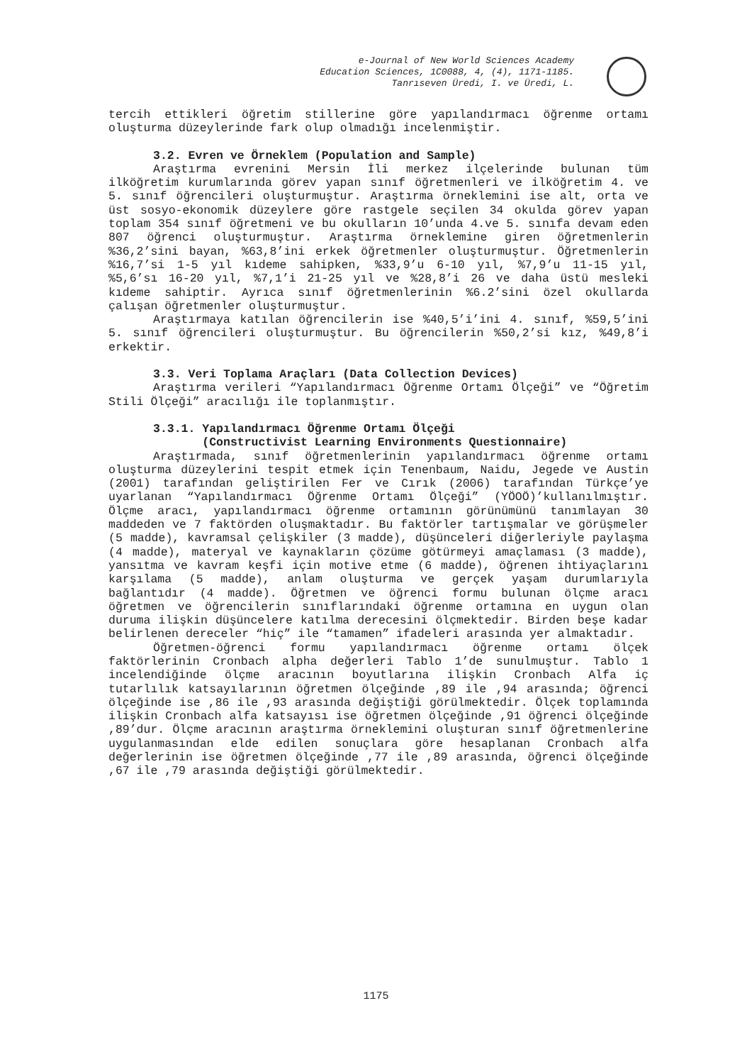e-Journal of New World Sciences Academy
Education Sciences, 1C0088, 4, (4), 1171-1185.
Tanrıseven Üredi, I. ve Üredi, L.
tercih ettikleri öğretim stillerine göre yapılandırmacı öğrenme ortamı oluşturma düzeylerinde fark olup olmadığı incelenmiştir.
3.2. Evren ve Örneklem (Population and Sample)
Araştırma evrenini Mersin İli merkez ilçelerinde bulunan tüm ilköğretim kurumlarında görev yapan sınıf öğretmenleri ve ilköğretim 4. ve 5. sınıf öğrencileri oluşturmuştur. Araştırma örneklemini ise alt, orta ve üst sosyo-ekonomik düzeylere göre rastgele seçilen 34 okulda görev yapan toplam 354 sınıf öğretmeni ve bu okulların 10’unda 4.ve 5. sınıfa devam eden 807 öğrenci oluşturmuştur. Araştırma örneklemine giren öğretmenlerin %36,2’sini bayan, %63,8’ini erkek öğretmenler oluşturmuştur. Öğretmenlerin %16,7’si 1-5 yıl kıdeme sahipken, %33,9’u 6-10 yıl, %7,9’u 11-15 yıl, %5,6’sı 16-20 yıl, %7,1’i 21-25 yıl ve %28,8’i 26 ve daha üstü mesleki kıdeme sahiptir. Ayrıca sınıf öğretmenlerinin %6.2’sini özel okullarda çalışan öğretmenler oluşturmuştur.
Araştırmaya katılan öğrencilerin ise %40,5’i’ini 4. sınıf, %59,5’ini 5. sınıf öğrencileri oluşturmuştur. Bu öğrencilerin %50,2’si kız, %49,8’i erkektir.
3.3. Veri Toplama Araçları (Data Collection Devices)
Araştırma verileri “Yapılandırmacı Öğrenme Ortamı Ölçeği” ve “Öğretim Stili Ölçeği” aracılığı ile toplanmıştır.
3.3.1. Yapılandırmacı Öğrenme Ortamı Ölçeği
(Constructivist Learning Environments Questionnaire)
Araştırmada, sınıf öğretmenlerinin yapılandırmacı öğrenme ortamı oluşturma düzeylerini tespit etmek için Tenenbaum, Naidu, Jegede ve Austin (2001) tarafından geliştirilen Fer ve Cırık (2006) tarafından Türkçe’ye uyarlanan “Yapılandırmacı Öğrenme Ortamı Ölçeği” (YÖOÖ)’kullanılmıştır. Ölçme aracı, yapılandırmacı öğrenme ortamının görünümünü tanımlayan 30 maddeden ve 7 faktörden oluşmaktadır. Bu faktörler tartışmalar ve görüşmeler (5 madde), kavramsal çelişkiler (3 madde), düşünceleri diğerleriyle paylaşma (4 madde), materyal ve kaynakların çözüme götürmeyi amaçlaması (3 madde), yansıtma ve kavram keşfi için motive etme (6 madde), öğrenen ihtiyaçlarını karşılama (5 madde), anlam oluşturma ve gerçek yaşam durumlarıyla bağlantıdır (4 madde). Öğretmen ve öğrenci formu bulunan ölçme aracı öğretmen ve öğrencilerin sınıflarındaki öğrenme ortamına en uygun olan duruma ilişkin düşüncelere katılma derecesini ölçmektedir. Birden beşe kadar belirlenen dereceler “hiç” ile “tamamen” ifadeleri arasında yer almaktadır.
Öğretmen-öğrenci formu yapılandırmacı öğrenme ortamı ölçek faktörlerinin Cronbach alpha değerleri Tablo 1’de sunulmuştur. Tablo 1 incelendiğinde ölçme aracının boyutlarına ilişkin Cronbach Alfa iç tutarlılık katsayılarının öğretmen ölçeğinde ,89 ile ,94 arasında; öğrenci ölçeğinde ise ,86 ile ,93 arasında değiştiği görülmektedir. Ölçek toplamında ilişkin Cronbach alfa katsayısı ise öğretmen ölçeğinde ,91 öğrenci ölçeğinde ,89’dur. Ölçme aracının araştırma örneklemini oluşturan sınıf öğretmenlerine uygulanmasından elde edilen sonuçlara göre hesaplanan Cronbach alfa değerlerinin ise öğretmen ölçeğinde ,77 ile ,89 arasında, öğrenci ölçeğinde ,67 ile ,79 arasında değiştiği görülmektedir.
1175